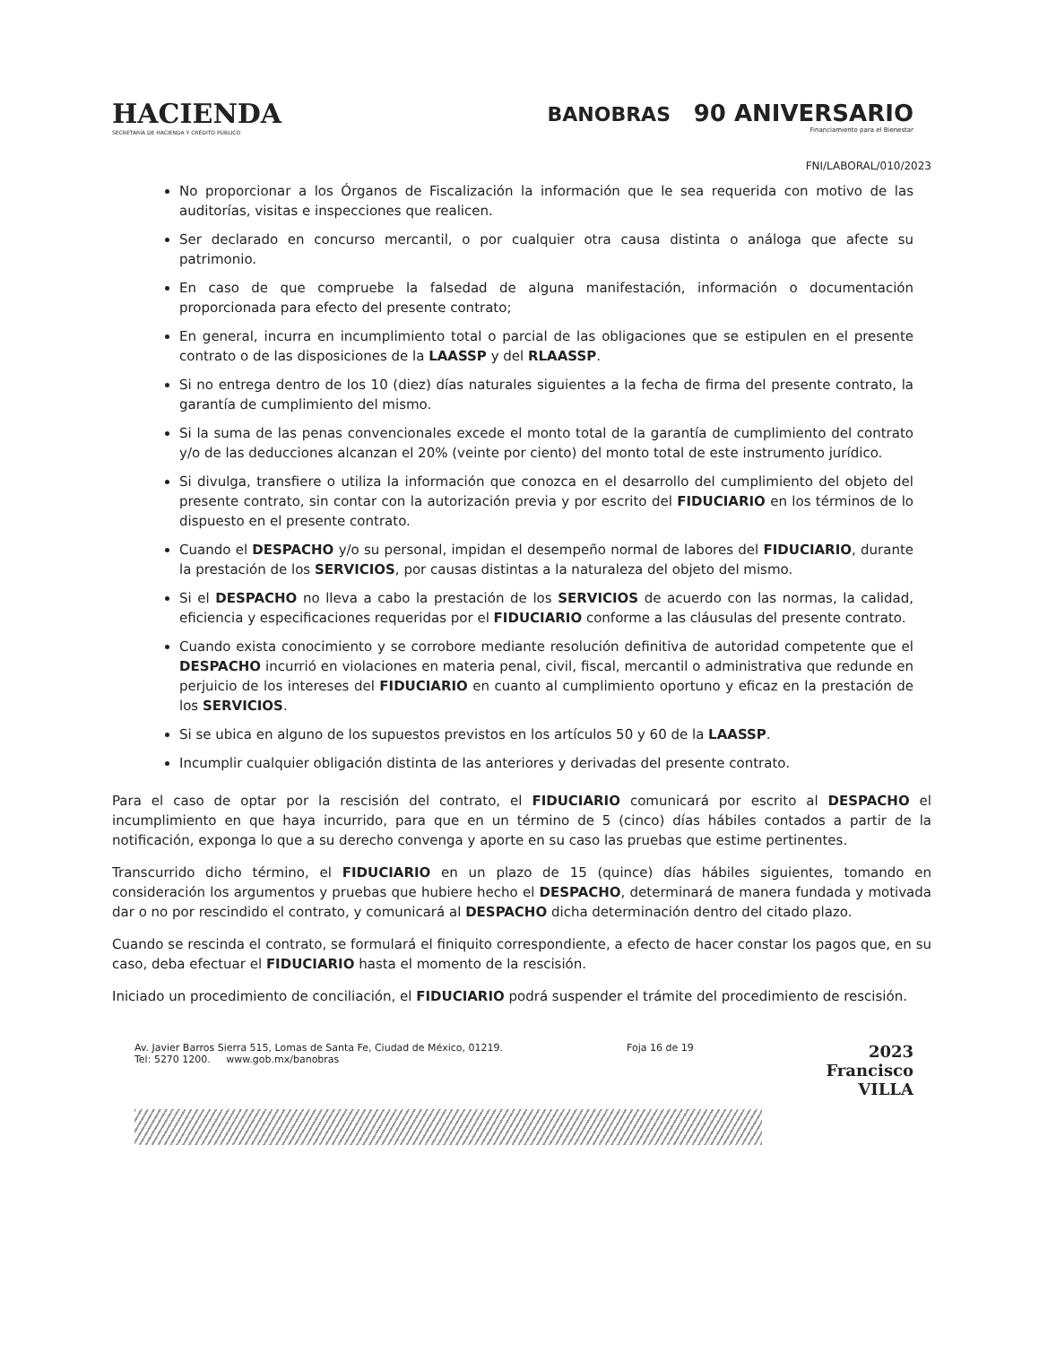HACIENDA
SECRETARÍA DE HACIENDA Y CRÉDITO PÚBLICO
BANOBRAS 90 ANIVERSARIO
Financiamiento para el Bienestar
FNI/LABORAL/010/2023
No proporcionar a los Órganos de Fiscalización la información que le sea requerida con motivo de las auditorías, visitas e inspecciones que realicen.
Ser declarado en concurso mercantil, o por cualquier otra causa distinta o análoga que afecte su patrimonio.
En caso de que compruebe la falsedad de alguna manifestación, información o documentación proporcionada para efecto del presente contrato;
En general, incurra en incumplimiento total o parcial de las obligaciones que se estipulen en el presente contrato o de las disposiciones de la LAASSP y del RLAASSP.
Si no entrega dentro de los 10 (diez) días naturales siguientes a la fecha de firma del presente contrato, la garantía de cumplimiento del mismo.
Si la suma de las penas convencionales excede el monto total de la garantía de cumplimiento del contrato y/o de las deducciones alcanzan el 20% (veinte por ciento) del monto total de este instrumento jurídico.
Si divulga, transfiere o utiliza la información que conozca en el desarrollo del cumplimiento del objeto del presente contrato, sin contar con la autorización previa y por escrito del FIDUCIARIO en los términos de lo dispuesto en el presente contrato.
Cuando el DESPACHO y/o su personal, impidan el desempeño normal de labores del FIDUCIARIO, durante la prestación de los SERVICIOS, por causas distintas a la naturaleza del objeto del mismo.
Si el DESPACHO no lleva a cabo la prestación de los SERVICIOS de acuerdo con las normas, la calidad, eficiencia y especificaciones requeridas por el FIDUCIARIO conforme a las cláusulas del presente contrato.
Cuando exista conocimiento y se corrobore mediante resolución definitiva de autoridad competente que el DESPACHO incurrió en violaciones en materia penal, civil, fiscal, mercantil o administrativa que redunde en perjuicio de los intereses del FIDUCIARIO en cuanto al cumplimiento oportuno y eficaz en la prestación de los SERVICIOS.
Si se ubica en alguno de los supuestos previstos en los artículos 50 y 60 de la LAASSP.
Incumplir cualquier obligación distinta de las anteriores y derivadas del presente contrato.
Para el caso de optar por la rescisión del contrato, el FIDUCIARIO comunicará por escrito al DESPACHO el incumplimiento en que haya incurrido, para que en un término de 5 (cinco) días hábiles contados a partir de la notificación, exponga lo que a su derecho convenga y aporte en su caso las pruebas que estime pertinentes.
Transcurrido dicho término, el FIDUCIARIO en un plazo de 15 (quince) días hábiles siguientes, tomando en consideración los argumentos y pruebas que hubiere hecho el DESPACHO, determinará de manera fundada y motivada dar o no por rescindido el contrato, y comunicará al DESPACHO dicha determinación dentro del citado plazo.
Cuando se rescinda el contrato, se formulará el finiquito correspondiente, a efecto de hacer constar los pagos que, en su caso, deba efectuar el FIDUCIARIO hasta el momento de la rescisión.
Iniciado un procedimiento de conciliación, el FIDUCIARIO podrá suspender el trámite del procedimiento de rescisión.
Av. Javier Barros Sierra 515, Lomas de Santa Fe, Ciudad de México, 01219.
Tel: 5270 1200. www.gob.mx/banobras
Foja 16 de 19
2023
Francisco
VILLA